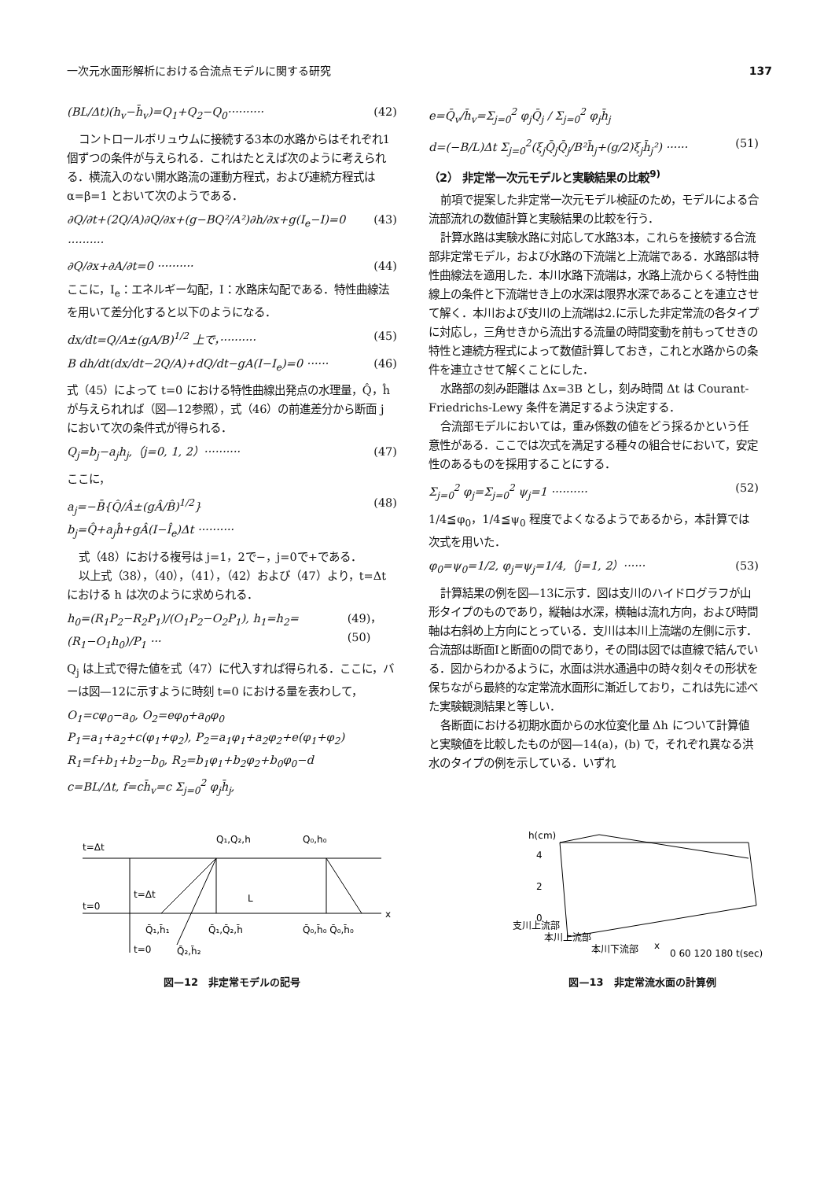一次元水面形解析における合流点モデルに関する研究 137
(BL/Δt)(h<sub>v</sub>−h̄<sub>v</sub>)=Q<sub>1</sub>+Q<sub>2</sub>−Q<sub>0</sub>·········· (42)
コントロールボリュウムに接続する3本の水路からはそれぞれ1個ずつの条件が与えられる．これはたとえば次のように考えられる．横流入のない開水路流の運動方程式，および連続方程式は α=β=1 とおいて次のようである．
∂Q/∂t+(2Q/A)∂Q/∂x+(g−BQ²/A²)∂h/∂x+g(I<sub>e</sub>−I)=0 ·········· (43)
∂Q/∂x+∂A/∂t=0 ·········· (44)
ここに，I<sub>e</sub>：エネルギー勾配，I：水路床勾配である．特性曲線法を用いて差分化すると以下のようになる．
dx/dt=Q/A±(gA/B)<sup>1/2</sup> 上で，·········· (45)
B dh/dt(dx/dt−2Q/A)+dQ/dt−gA(I−I<sub>e</sub>)=0 ······ (46)
式（45）によって t=0 における特性曲線出発点の水理量，Q̂，ĥ が与えられれば（図—12参照），式（46）の前進差分から断面 j において次の条件式が得られる．
Q<sub>j</sub>=b<sub>j</sub>−a<sub>j</sub>h<sub>j</sub>,（j=0, 1, 2）·········· (47)
ここに，
a<sub>j</sub>=−B̄{Q̂/Â±(gÂ/B̂)<sup>1/2</sup>}
b<sub>j</sub>=Q̂+a<sub>j</sub>ĥ+gÂ(I−Î<sub>e</sub>)Δt ·········· (48)
式（48）における複号は j=1，2で−，j=0で+である．
以上式（38），（40），（41），（42）および（47）より，t=Δt における h は次のように求められる．
h<sub>0</sub>=(R<sub>1</sub>P<sub>2</sub>−R<sub>2</sub>P<sub>1</sub>)/(O<sub>1</sub>P<sub>2</sub>−O<sub>2</sub>P<sub>1</sub>), h<sub>1</sub>=h<sub>2</sub>=(R<sub>1</sub>−O<sub>1</sub>h<sub>0</sub>)/P<sub>1</sub> ··· (49)，(50)
Q<sub>j</sub> は上式で得た値を式（47）に代入すれば得られる．ここに，バーは図—12に示すように時刻 t=0 における量を表わして，
O<sub>1</sub>=cφ<sub>0</sub>−a<sub>0</sub>, O<sub>2</sub>=eφ<sub>0</sub>+a<sub>0</sub>φ<sub>0</sub>
P<sub>1</sub>=a<sub>1</sub>+a<sub>2</sub>+c(φ<sub>1</sub>+φ<sub>2</sub>), P<sub>2</sub>=a<sub>1</sub>φ<sub>1</sub>+a<sub>2</sub>φ<sub>2</sub>+e(φ<sub>1</sub>+φ<sub>2</sub>)
R<sub>1</sub>=f+b<sub>1</sub>+b<sub>2</sub>−b<sub>0</sub>, R<sub>2</sub>=b<sub>1</sub>φ<sub>1</sub>+b<sub>2</sub>φ<sub>2</sub>+b<sub>0</sub>φ<sub>0</sub>−d
c=BL/Δt, f=ch̄<sub>v</sub>=c Σ<sub>j=0</sub><sup>2</sup> φ<sub>j</sub>h̄<sub>j</sub>,
e=Q̄<sub>v</sub>/h̄<sub>v</sub>=Σ<sub>j=0</sub><sup>2</sup> φ<sub>j</sub>Q̄<sub>j</sub> / Σ<sub>j=0</sub><sup>2</sup> φ<sub>j</sub>h̄<sub>j</sub>
d=(−B/L)Δt Σ<sub>j=0</sub><sup>2</sup>(ξ<sub>j</sub>Q̄<sub>j</sub>Q̄<sub>j</sub>/B²h̄<sub>j</sub>+(g/2)ξ<sub>j</sub>h̄<sub>j</sub>²) ······ (51)
（2） 非定常一次元モデルと実験結果の比較<sup>9)</sup>
前項で提案した非定常一次元モデル検証のため，モデルによる合流部流れの数値計算と実験結果の比較を行う．
計算水路は実験水路に対応して水路3本，これらを接続する合流部非定常モデル，および水路の下流端と上流端である．水路部は特性曲線法を適用した．本川水路下流端は，水路上流からくる特性曲線上の条件と下流端せき上の水深は限界水深であることを連立させて解く．本川および支川の上流端は2.に示した非定常流の各タイプに対応し，三角せきから流出する流量の時間変動を前もってせきの特性と連続方程式によって数値計算しておき，これと水路からの条件を連立させて解くことにした．
水路部の刻み距離は Δx=3B とし，刻み時間 Δt は Courant-Friedrichs-Lewy 条件を満足するよう決定する．
合流部モデルにおいては，重み係数の値をどう採るかという任意性がある．ここでは次式を満足する種々の組合せにおいて，安定性のあるものを採用することにする．
Σ<sub>j=0</sub><sup>2</sup> φ<sub>j</sub>=Σ<sub>j=0</sub><sup>2</sup> ψ<sub>j</sub>=1 ·········· (52)
1/4≦φ<sub>0</sub>，1/4≦ψ<sub>0</sub> 程度でよくなるようであるから，本計算では次式を用いた．
φ<sub>0</sub>=ψ<sub>0</sub>=1/2, φ<sub>j</sub>=ψ<sub>j</sub>=1/4,（j=1, 2）······ (53)
計算結果の例を図—13に示す．図は支川のハイドログラフが山形タイプのものであり，縦軸は水深，横軸は流れ方向，および時間軸は右斜め上方向にとっている．支川は本川上流端の左側に示す．合流部は断面Ⅰと断面0の間であり，その間は図では直線で結んでいる．図からわかるように，水面は洪水通過中の時々刻々その形状を保ちながら最終的な定常流水面形に漸近しており，これは先に述べた実験観測結果と等しい．
各断面における初期水面からの水位変化量 Δh について計算値と実験値を比較したものが図—14(a)，(b) で，それぞれ異なる洪水のタイプの例を示している．いずれ
t=Δt
t=0
Q₁,Q₂,h
Q₀,h₀
L
x
Q̄₁,h̄₁
Q̄₁,Q̄₂,h̄
Q̄₀,h̄₀ Q̄₀,h̄₀
Q̄₂,h̄₂
t=Δt
t=0
図—12　非定常モデルの記号
h(cm)
4
2
0
支川上流部
本川上流部
本川下流部
x
0 60 120 180 t(sec)
図—13　非定常流水面の計算例